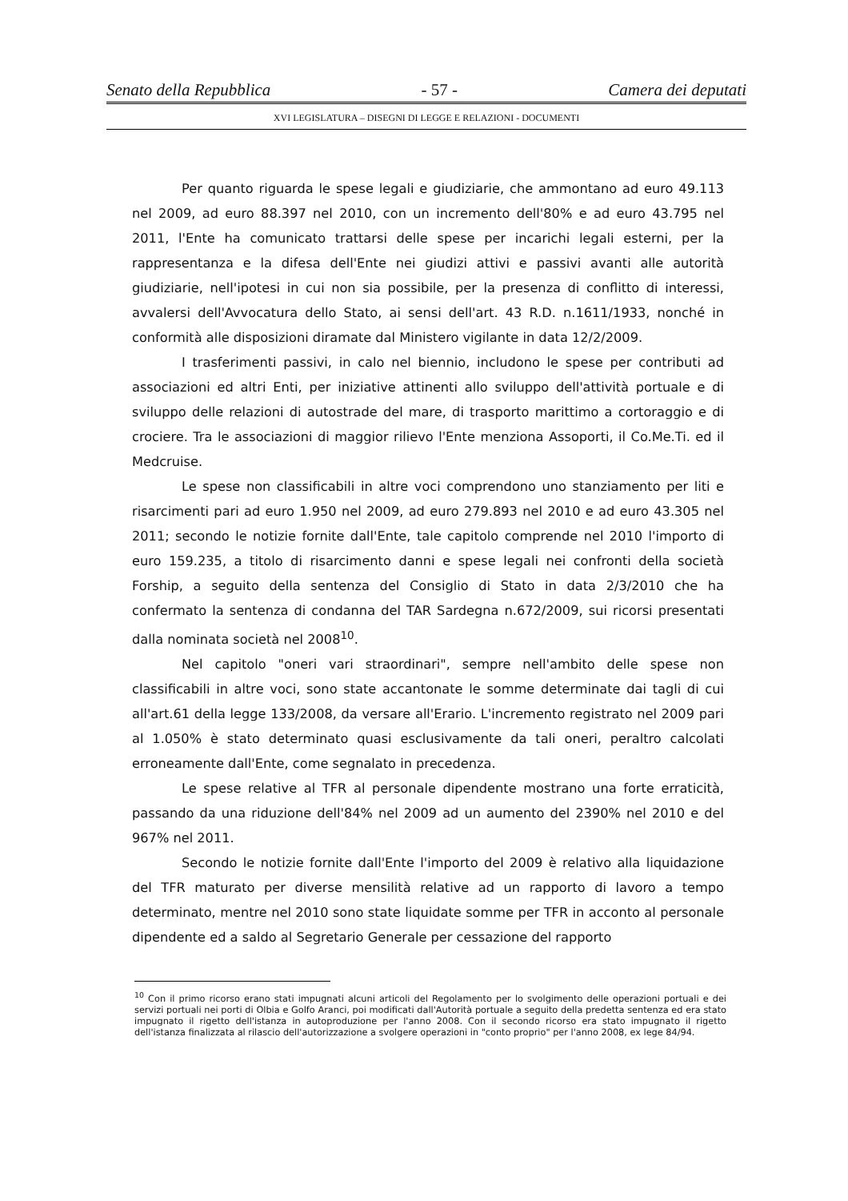Senato della Repubblica - 57 - Camera dei deputati
XVI LEGISLATURA – DISEGNI DI LEGGE E RELAZIONI - DOCUMENTI
Per quanto riguarda le spese legali e giudiziarie, che ammontano ad euro 49.113 nel 2009, ad euro 88.397 nel 2010, con un incremento dell'80% e ad euro 43.795 nel 2011, l'Ente ha comunicato trattarsi delle spese per incarichi legali esterni, per la rappresentanza e la difesa dell'Ente nei giudizi attivi e passivi avanti alle autorità giudiziarie, nell'ipotesi in cui non sia possibile, per la presenza di conflitto di interessi, avvalersi dell'Avvocatura dello Stato, ai sensi dell'art. 43 R.D. n.1611/1933, nonché in conformità alle disposizioni diramate dal Ministero vigilante in data 12/2/2009.
I trasferimenti passivi, in calo nel biennio, includono le spese per contributi ad associazioni ed altri Enti, per iniziative attinenti allo sviluppo dell'attività portuale e di sviluppo delle relazioni di autostrade del mare, di trasporto marittimo a cortoraggio e di crociere. Tra le associazioni di maggior rilievo l'Ente menziona Assoporti, il Co.Me.Ti. ed il Medcruise.
Le spese non classificabili in altre voci comprendono uno stanziamento per liti e risarcimenti pari ad euro 1.950 nel 2009, ad euro 279.893 nel 2010 e ad euro 43.305 nel 2011; secondo le notizie fornite dall'Ente, tale capitolo comprende nel 2010 l'importo di euro 159.235, a titolo di risarcimento danni e spese legali nei confronti della società Forship, a seguito della sentenza del Consiglio di Stato in data 2/3/2010 che ha confermato la sentenza di condanna del TAR Sardegna n.672/2009, sui ricorsi presentati dalla nominata società nel 2008<sup>10</sup>.
Nel capitolo "oneri vari straordinari", sempre nell'ambito delle spese non classificabili in altre voci, sono state accantonate le somme determinate dai tagli di cui all'art.61 della legge 133/2008, da versare all'Erario. L'incremento registrato nel 2009 pari al 1.050% è stato determinato quasi esclusivamente da tali oneri, peraltro calcolati erroneamente dall'Ente, come segnalato in precedenza.
Le spese relative al TFR al personale dipendente mostrano una forte erraticità, passando da una riduzione dell'84% nel 2009 ad un aumento del 2390% nel 2010 e del 967% nel 2011.
Secondo le notizie fornite dall'Ente l'importo del 2009 è relativo alla liquidazione del TFR maturato per diverse mensilità relative ad un rapporto di lavoro a tempo determinato, mentre nel 2010 sono state liquidate somme per TFR in acconto al personale dipendente ed a saldo al Segretario Generale per cessazione del rapporto
<sup>10</sup> Con il primo ricorso erano stati impugnati alcuni articoli del Regolamento per lo svolgimento delle operazioni portuali e dei servizi portuali nei porti di Olbia e Golfo Aranci, poi modificati dall'Autorità portuale a seguito della predetta sentenza ed era stato impugnato il rigetto dell'istanza in autoproduzione per l'anno 2008. Con il secondo ricorso era stato impugnato il rigetto dell'istanza finalizzata al rilascio dell'autorizzazione a svolgere operazioni in "conto proprio" per l'anno 2008, ex lege 84/94.